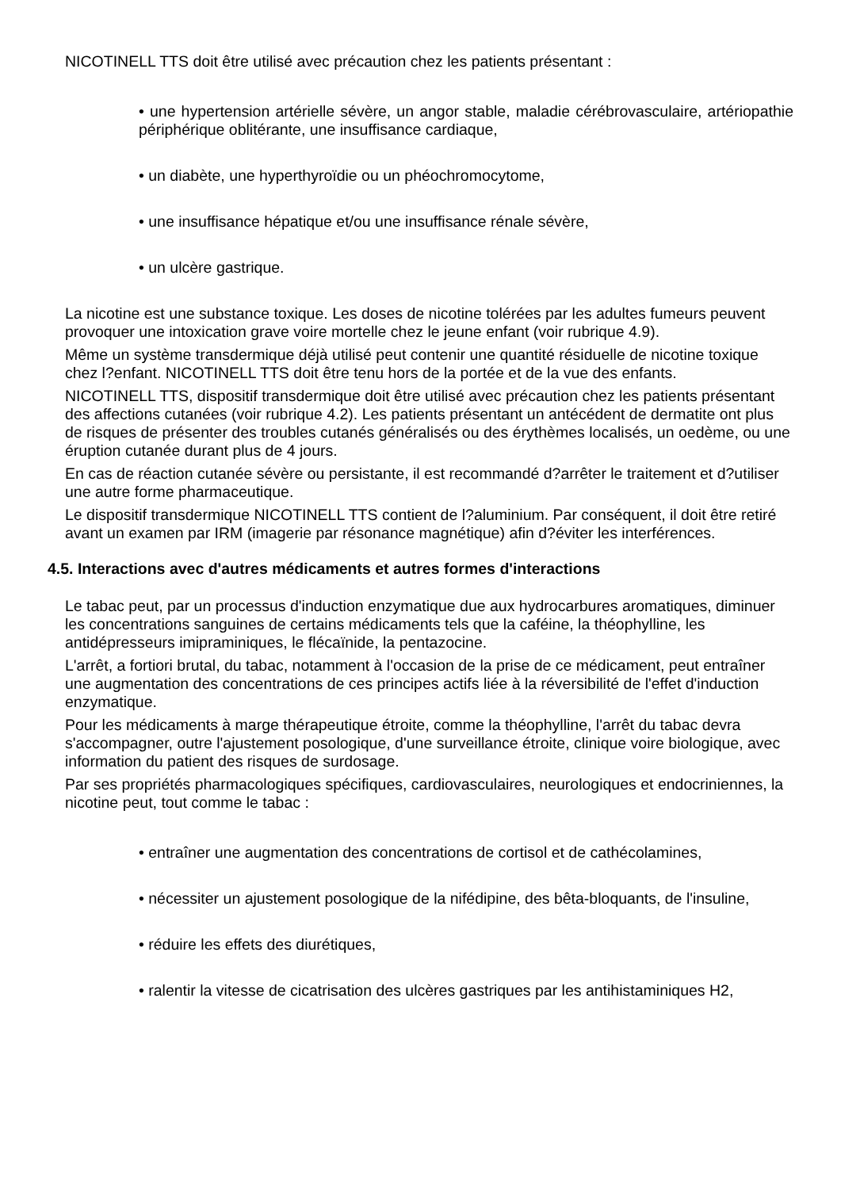NICOTINELL TTS doit être utilisé avec précaution chez les patients présentant :
• une hypertension artérielle sévère, un angor stable, maladie cérébrovasculaire, artériopathie périphérique oblitérante, une insuffisance cardiaque,
• un diabète, une hyperthyroïdie ou un phéochromocytome,
• une insuffisance hépatique et/ou une insuffisance rénale sévère,
• un ulcère gastrique.
La nicotine est une substance toxique. Les doses de nicotine tolérées par les adultes fumeurs peuvent provoquer une intoxication grave voire mortelle chez le jeune enfant (voir rubrique 4.9).
Même un système transdermique déjà utilisé peut contenir une quantité résiduelle de nicotine toxique chez l?enfant. NICOTINELL TTS doit être tenu hors de la portée et de la vue des enfants.
NICOTINELL TTS, dispositif transdermique doit être utilisé avec précaution chez les patients présentant des affections cutanées (voir rubrique 4.2). Les patients présentant un antécédent de dermatite ont plus de risques de présenter des troubles cutanés généralisés ou des érythèmes localisés, un oedème, ou une éruption cutanée durant plus de 4 jours.
En cas de réaction cutanée sévère ou persistante, il est recommandé d?arrêter le traitement et d?utiliser une autre forme pharmaceutique.
Le dispositif transdermique NICOTINELL TTS contient de l?aluminium. Par conséquent, il doit être retiré avant un examen par IRM (imagerie par résonance magnétique) afin d?éviter les interférences.
4.5. Interactions avec d'autres médicaments et autres formes d'interactions
Le tabac peut, par un processus d'induction enzymatique due aux hydrocarbures aromatiques, diminuer les concentrations sanguines de certains médicaments tels que la caféine, la théophylline, les antidépresseurs imipraminiques, le flécaïnide, la pentazocine.
L'arrêt, a fortiori brutal, du tabac, notamment à l'occasion de la prise de ce médicament, peut entraîner une augmentation des concentrations de ces principes actifs liée à la réversibilité de l'effet d'induction enzymatique.
Pour les médicaments à marge thérapeutique étroite, comme la théophylline, l'arrêt du tabac devra s'accompagner, outre l'ajustement posologique, d'une surveillance étroite, clinique voire biologique, avec information du patient des risques de surdosage.
Par ses propriétés pharmacologiques spécifiques, cardiovasculaires, neurologiques et endocriniennes, la nicotine peut, tout comme le tabac :
• entraîner une augmentation des concentrations de cortisol et de cathécolamines,
• nécessiter un ajustement posologique de la nifédipine, des bêta-bloquants, de l'insuline,
• réduire les effets des diurétiques,
• ralentir la vitesse de cicatrisation des ulcères gastriques par les antihistaminiques H2,